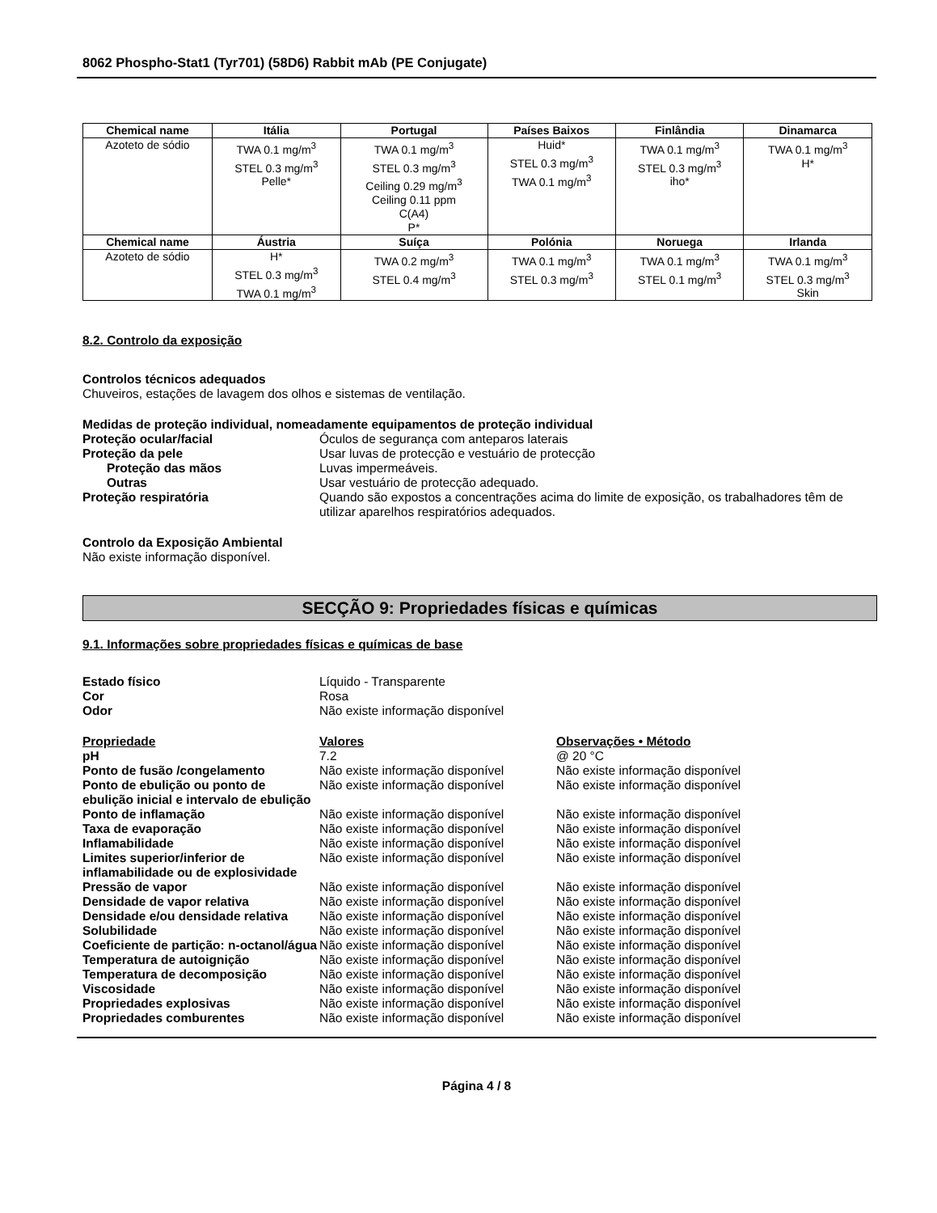8062 Phospho-Stat1 (Tyr701) (58D6) Rabbit mAb (PE Conjugate)
| Chemical name | Itália | Portugal | Países Baixos | Finlândia | Dinamarca |
| --- | --- | --- | --- | --- | --- |
| Azoteto de sódio | TWA 0.1 mg/m<sup>3</sup> STEL 0.3 mg/m<sup>3</sup> Pelle* | TWA 0.1 mg/m<sup>3</sup> STEL 0.3 mg/m<sup>3</sup> Ceiling 0.29 mg/m<sup>3</sup> Ceiling 0.11 ppm C(A4) P* | Huid* STEL 0.3 mg/m<sup>3</sup> TWA 0.1 mg/m<sup>3</sup> | TWA 0.1 mg/m<sup>3</sup> STEL 0.3 mg/m<sup>3</sup> iho* | TWA 0.1 mg/m<sup>3</sup> H* |
| Chemical name | Áustria | Suíça | Polónia | Noruega | Irlanda |
| Azoteto de sódio | H* STEL 0.3 mg/m<sup>3</sup> TWA 0.1 mg/m<sup>3</sup> | TWA 0.2 mg/m<sup>3</sup> STEL 0.4 mg/m<sup>3</sup> | TWA 0.1 mg/m<sup>3</sup> STEL 0.3 mg/m<sup>3</sup> | TWA 0.1 mg/m<sup>3</sup> STEL 0.1 mg/m<sup>3</sup> | TWA 0.1 mg/m<sup>3</sup> STEL 0.3 mg/m<sup>3</sup> Skin |
8.2. Controlo da exposição
Controlos técnicos adequados
Chuveiros, estações de lavagem dos olhos e sistemas de ventilação.
Medidas de proteção individual, nomeadamente equipamentos de proteção individual
Proteção ocular/facial Óculos de segurança com anteparos laterais Proteção da pele Usar luvas de protecção e vestuário de protecção Proteção das mãos Luvas impermeáveis. Outras Usar vestuário de protecção adequado. Proteção respiratória Quando são expostos a concentrações acima do limite de exposição, os trabalhadores têm de utilizar aparelhos respiratórios adequados.
Controlo da Exposição Ambiental
Não existe informação disponível.
SECÇÃO 9: Propriedades físicas e químicas
9.1. Informações sobre propriedades físicas e químicas de base
Estado físico Líquido - Transparente Cor Rosa Odor Não existe informação disponível
Propriedade Valores Observações • Método pH 7.2 @ 20 °C Ponto de fusão /congelamento Não existe informação disponível Não existe informação disponível Ponto de ebulição ou ponto de ebulição inicial e intervalo de ebulição Não existe informação disponível Não existe informação disponível Ponto de inflamação Não existe informação disponível Não existe informação disponível Taxa de evaporação Não existe informação disponível Não existe informação disponível Inflamabilidade Não existe informação disponível Não existe informação disponível Limites superior/inferior de inflamabilidade ou de explosividade Não existe informação disponível Não existe informação disponível Pressão de vapor Não existe informação disponível Não existe informação disponível Densidade de vapor relativa Não existe informação disponível Não existe informação disponível Densidade e/ou densidade relativa Não existe informação disponível Não existe informação disponível Solubilidade Não existe informação disponível Não existe informação disponível Coeficiente de partição: n-octanol/água Não existe informação disponível Não existe informação disponível Temperatura de autoignição Não existe informação disponível Não existe informação disponível Temperatura de decomposição Não existe informação disponível Não existe informação disponível Viscosidade Não existe informação disponível Não existe informação disponível Propriedades explosivas Não existe informação disponível Não existe informação disponível Propriedades comburentes Não existe informação disponível Não existe informação disponível
Página 4 / 8